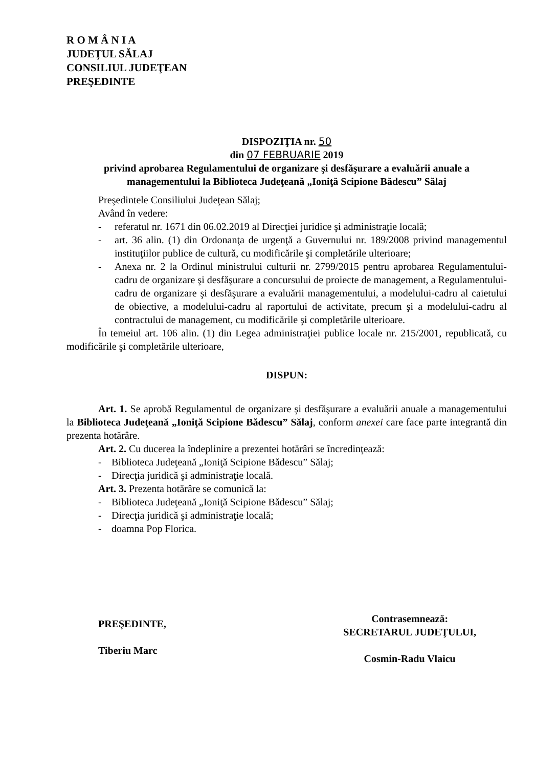R O M Â N I A
JUDEŢUL SĂLAJ
CONSILIUL JUDEŢEAN
PREŞEDINTE
DISPOZIŢIA nr. 50
din 07 FEBRUARIE 2019
privind aprobarea Regulamentului de organizare şi desfăşurare a evaluării anuale a managementului la Biblioteca Judeţeană „Ioniţă Scipione Bădescu” Sălaj
Preşedintele Consiliului Judeţean Sălaj;
Având în vedere:
- referatul nr. 1671 din 06.02.2019 al Direcţiei juridice şi administraţie locală;
- art. 36 alin. (1) din Ordonanţa de urgenţă a Guvernului nr. 189/2008 privind managementul instituţiilor publice de cultură, cu modificările şi completările ulterioare;
- Anexa nr. 2 la Ordinul ministrului culturii nr. 2799/2015 pentru aprobarea Regulamentului-cadru de organizare şi desfăşurare a concursului de proiecte de management, a Regulamentului-cadru de organizare şi desfăşurare a evaluării managementului, a modelului-cadru al caietului de obiective, a modelului-cadru al raportului de activitate, precum şi a modelului-cadru al contractului de management, cu modificările şi completările ulterioare.
În temeiul art. 106 alin. (1) din Legea administraţiei publice locale nr. 215/2001, republicată, cu modificările şi completările ulterioare,
DISPUN:
Art. 1. Se aprobă Regulamentul de organizare şi desfăşurare a evaluării anuale a managementului la Biblioteca Judeţeană „Ioniţă Scipione Bădescu” Sălaj, conform anexei care face parte integrantă din prezenta hotărâre.
Art. 2. Cu ducerea la îndeplinire a prezentei hotărâri se încredinţează:
- Biblioteca Judeţeană „Ioniţă Scipione Bădescu” Sălaj;
- Direcţia juridică şi administraţie locală.
Art. 3. Prezenta hotărâre se comunică la:
- Biblioteca Judeţeană „Ioniţă Scipione Bădescu” Sălaj;
- Direcţia juridică şi administraţie locală;
- doamna Pop Florica.
PREŞEDINTE,
Tiberiu Marc
Contrasemnează:
SECRETARUL JUDEŢULUI,
Cosmin-Radu Vlaicu